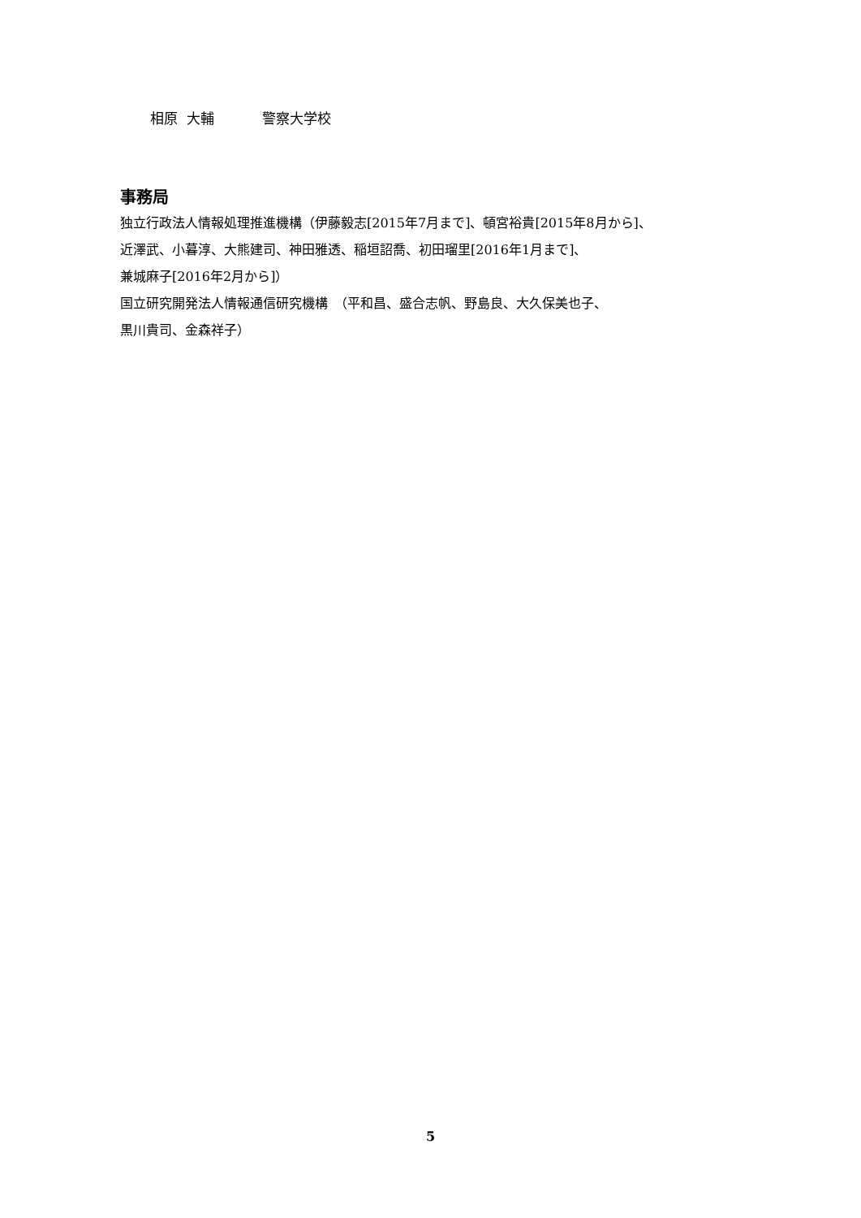相原 大輔 警察大学校
事務局
独立行政法人情報処理推進機構（伊藤毅志[2015年7月まで]、頓宮裕貴[2015年8月から]、
近澤武、小暮淳、大熊建司、神田雅透、稲垣詔喬、初田瑠里[2016年1月まで]、
兼城麻子[2016年2月から]）
国立研究開発法人情報通信研究機構　（平和昌、盛合志帆、野島良、大久保美也子、
黒川貴司、金森祥子）
5